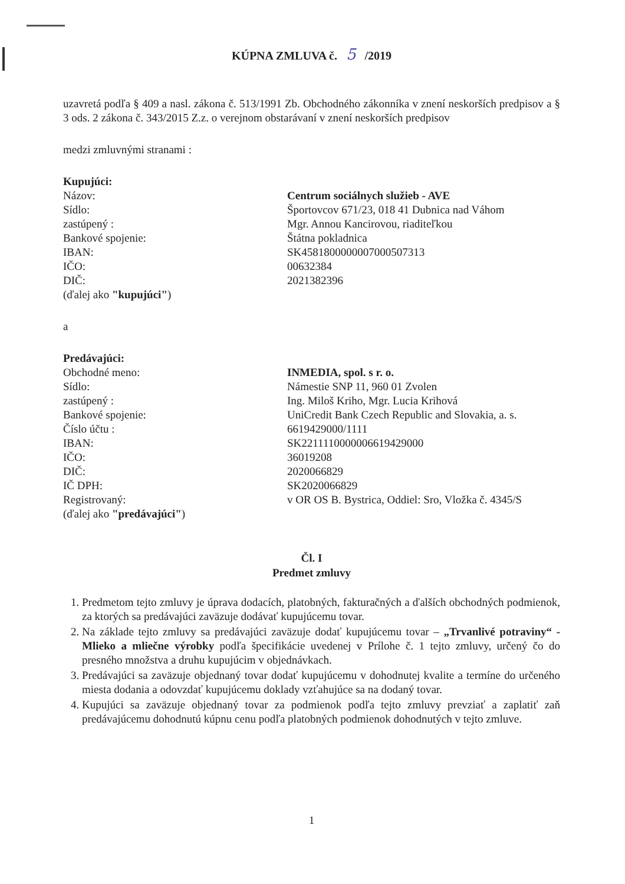KÚPNA ZMLUVA č. 5 /2019
uzavretá podľa § 409 a nasl. zákona č. 513/1991 Zb. Obchodného zákonníka v znení neskorších predpisov a § 3 ods. 2 zákona č. 343/2015 Z.z. o verejnom obstarávaní v znení neskorších predpisov
medzi zmluvnými stranami :
Kupujúci:
Názov: Centrum sociálnych služieb - AVE
Sídlo: Športovcov 671/23, 018 41 Dubnica nad Váhom
zastúpený : Mgr. Annou Kancirovou, riaditeľkou
Bankové spojenie: Štátna pokladnica
IBAN: SK4581800000007000507313
IČO: 00632384
DIČ: 2021382396
(ďalej ako "kupujúci")
a
Predávajúci:
Obchodné meno: INMEDIA, spol. s r. o.
Sídlo: Námestie SNP 11, 960 01 Zvolen
zastúpený : Ing. Miloš Kriho, Mgr. Lucia Krihová
Bankové spojenie: UniCredit Bank Czech Republic and Slovakia, a. s.
Číslo účtu : 6619429000/1111
IBAN: SK2211110000006619429000
IČO: 36019208
DIČ: 2020066829
IČ DPH: SK2020066829
Registrovaný: v OR OS B. Bystrica, Oddiel: Sro, Vložka č. 4345/S
(ďalej ako "predávajúci")
Čl. I
Predmet zmluvy
1. Predmetom tejto zmluvy je úprava dodacích, platobných, fakturačných a ďalších obchodných podmienok, za ktorých sa predávajúci zaväzuje dodávať kupujúcemu tovar.
2. Na základe tejto zmluvy sa predávajúci zaväzuje dodať kupujúcemu tovar – „Trvanlivé potraviny“ - Mlieko a mliečne výrobky podľa špecifikácie uvedenej v Prílohe č. 1 tejto zmluvy, určený čo do presného množstva a druhu kupujúcim v objednávkach.
3. Predávajúci sa zaväzuje objednaný tovar dodať kupujúcemu v dohodnutej kvalite a termíne do určeného miesta dodania a odovzdať kupujúcemu doklady vzťahujúce sa na dodaný tovar.
4. Kupujúci sa zaväzuje objednaný tovar za podmienok podľa tejto zmluvy prevziať a zaplatiť zaň predávajúcemu dohodnutú kúpnu cenu podľa platobných podmienok dohodnutých v tejto zmluve.
1